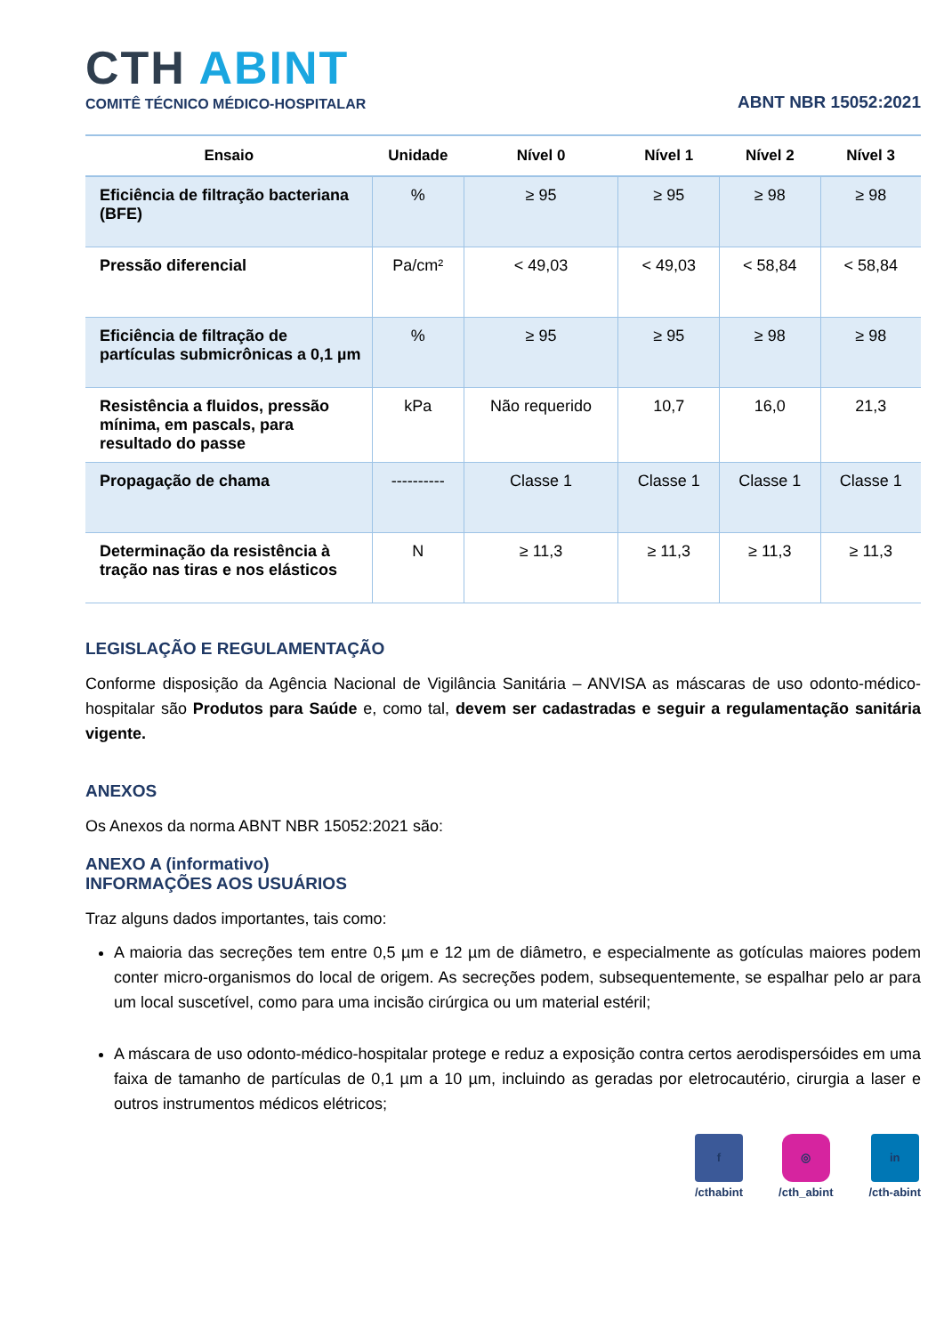CTH ABINT
COMITÊ TÉCNICO MÉDICO-HOSPITALAR
ABNT NBR 15052:2021
| Ensaio | Unidade | Nível 0 | Nível 1 | Nível 2 | Nível 3 |
| --- | --- | --- | --- | --- | --- |
| Eficiência de filtração bacteriana (BFE) | % | ≥ 95 | ≥ 95 | ≥ 98 | ≥ 98 |
| Pressão diferencial | Pa/cm² | < 49,03 | < 49,03 | < 58,84 | < 58,84 |
| Eficiência de filtração de partículas submicrônicas a 0,1 µm | % | ≥ 95 | ≥ 95 | ≥ 98 | ≥ 98 |
| Resistência a fluidos, pressão mínima, em pascals, para resultado do passe | kPa | Não requerido | 10,7 | 16,0 | 21,3 |
| Propagação de chama | ---------- | Classe 1 | Classe 1 | Classe 1 | Classe 1 |
| Determinação da resistência à tração nas tiras e nos elásticos | N | ≥ 11,3 | ≥ 11,3 | ≥ 11,3 | ≥ 11,3 |
LEGISLAÇÃO E REGULAMENTAÇÃO
Conforme disposição da Agência Nacional de Vigilância Sanitária – ANVISA as máscaras de uso odonto-médico-hospitalar são Produtos para Saúde e, como tal, devem ser cadastradas e seguir a regulamentação sanitária vigente.
ANEXOS
Os Anexos da norma ABNT NBR 15052:2021 são:
ANEXO A (informativo)
INFORMAÇÕES AOS USUÁRIOS
Traz alguns dados importantes, tais como:
A maioria das secreções tem entre 0,5 µm e 12 µm de diâmetro, e especialmente as gotículas maiores podem conter micro-organismos do local de origem. As secreções podem, subsequentemente, se espalhar pelo ar para um local suscetível, como para uma incisão cirúrgica ou um material estéril;
A máscara de uso odonto-médico-hospitalar protege e reduz a exposição contra certos aerodispersóides em uma faixa de tamanho de partículas de 0,1 µm a 10 µm, incluindo as geradas por eletrocautério, cirurgia a laser e outros instrumentos médicos elétricos;
f
/cthabint
◎
/cth_abint
in
/cth-abint